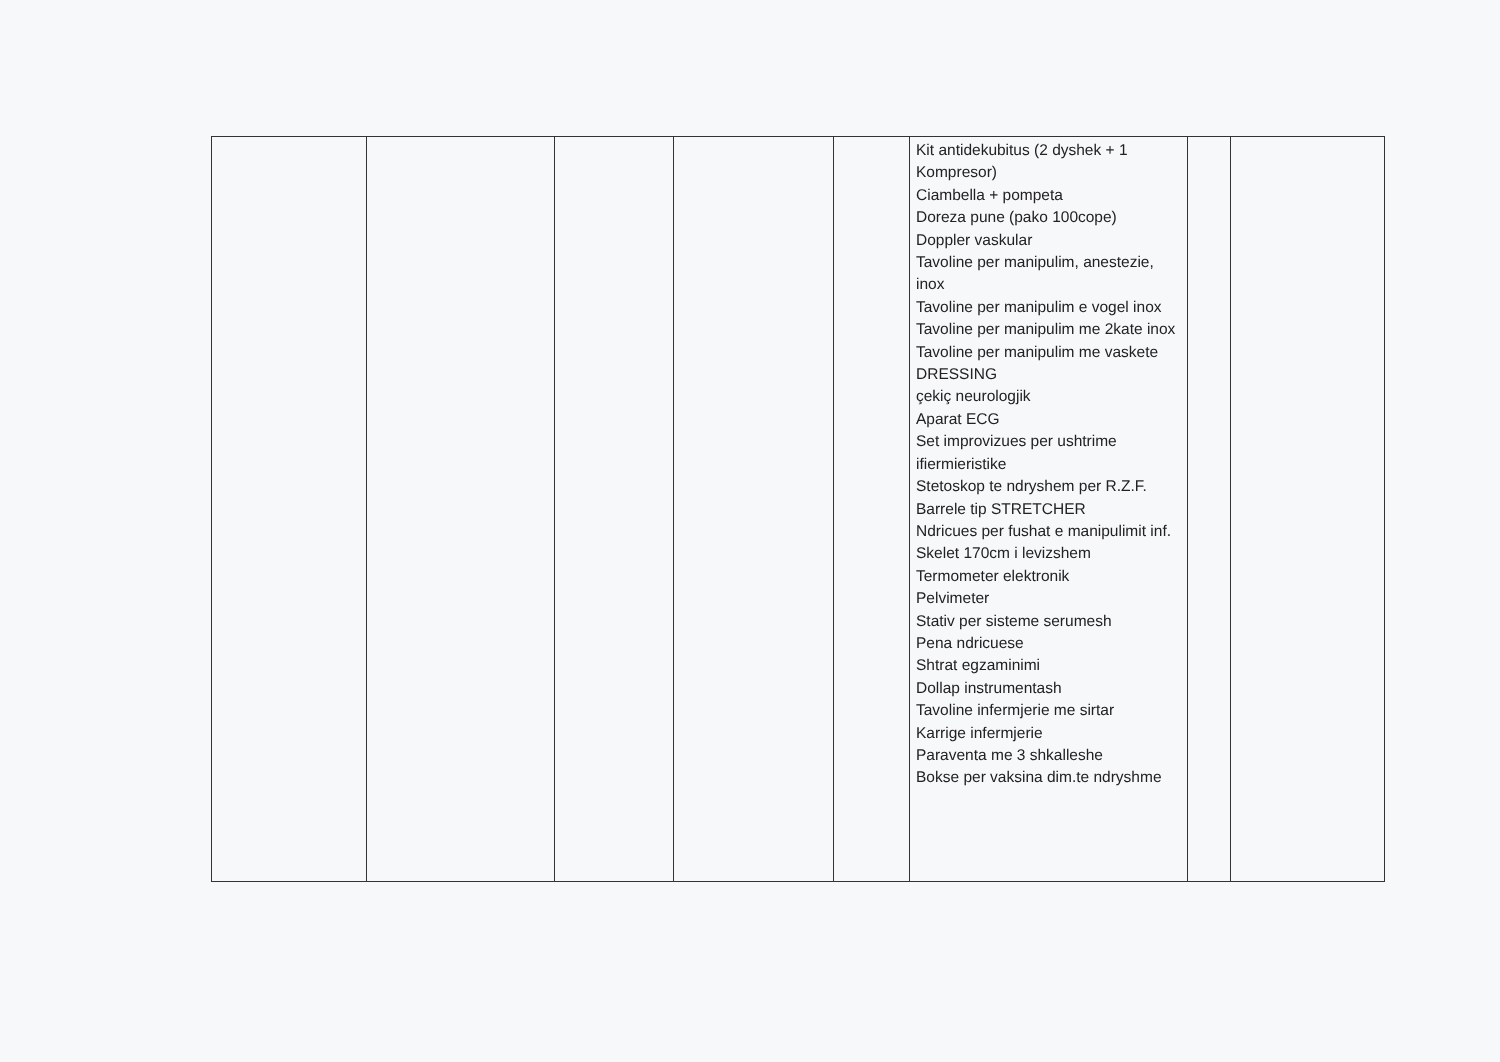| | | | | | Kit antidekubitus (2 dyshek + 1 Kompresor) Ciambella + pompeta Doreza pune (pako 100cope) Doppler vaskular Tavoline per manipulim, anestezie, inox Tavoline per manipulim e vogel inox Tavoline per manipulim me 2kate inox Tavoline per manipulim me vaskete DRESSING çekiç neurologjik Aparat ECG Set improvizues per ushtrime ifiermieristike Stetoskop te ndryshem per R.Z.F. Barrele tip STRETCHER Ndricues per fushat e manipulimit inf. Skelet 170cm i levizshem Termometer elektronik Pelvimeter Stativ per sisteme serumesh Pena ndricuese Shtrat egzaminimi Dollap instrumentash Tavoline infermjerie me sirtar Karrige infermjerie Paraventa me 3 shkalleshe Bokse per vaksina dim.te ndryshme | | |